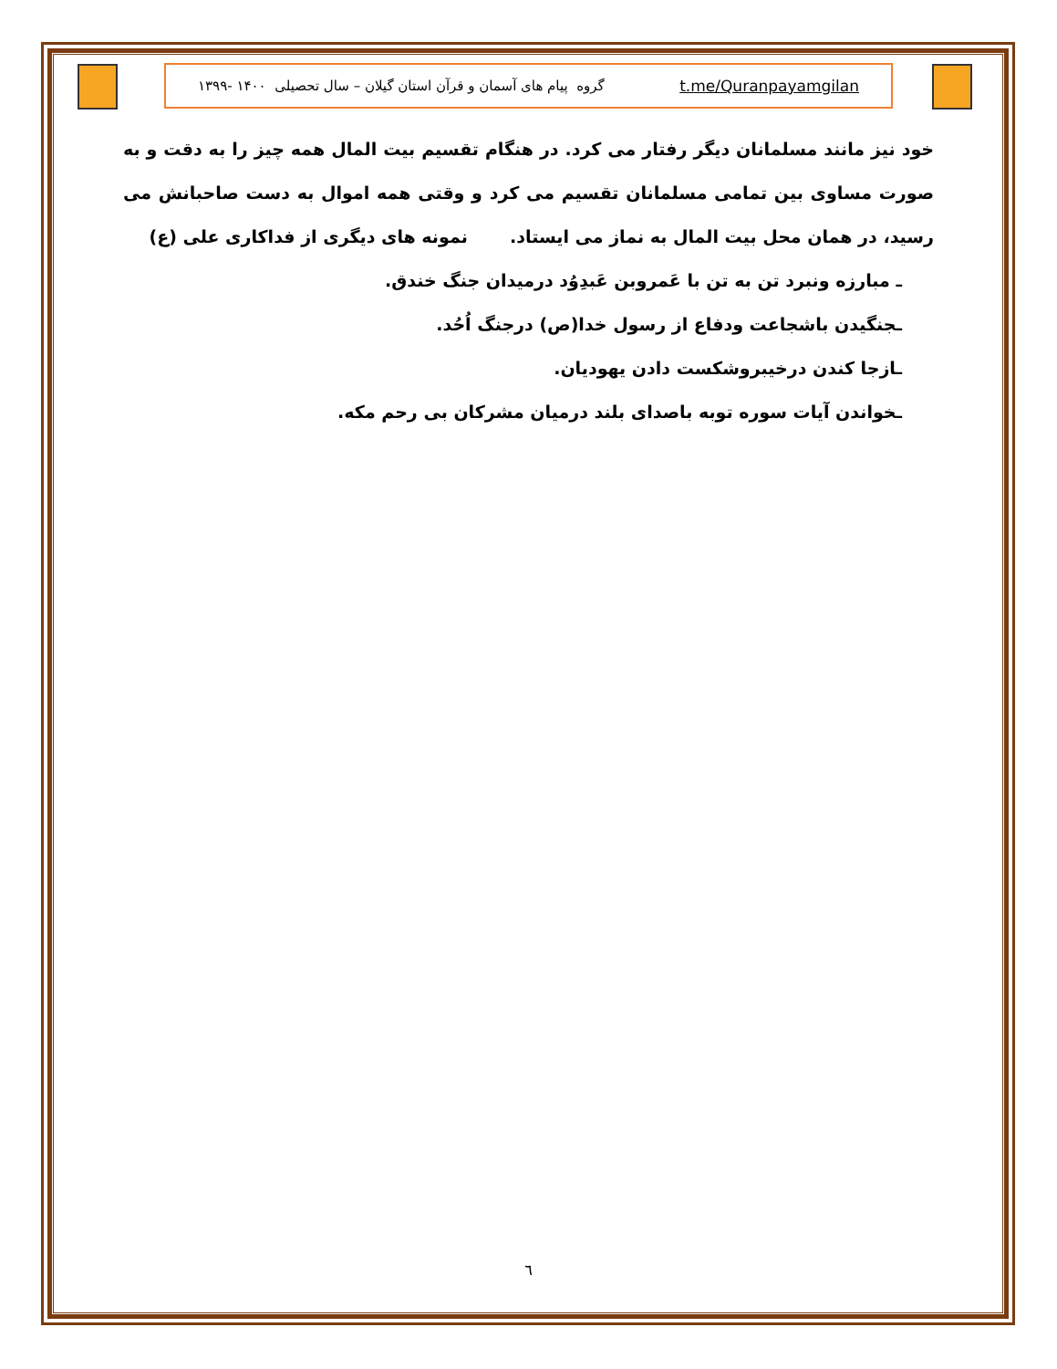t.me/Quranpayamgilan گروه پیام های آسمان و قرآن استان گیلان – سال تحصیلی ۱۴۰۰ -۱۳۹۹
خود نیز مانند مسلمانان دیگر رفتار می کرد. در هنگام تقسیم بیت المال همه چیز را به دقت و به صورت مساوی بین تمامی مسلمانان تقسیم می کرد و وقتی همه اموال به دست صاحبانش می رسید، در همان محل بیت المال به نماز می ایستاد. نمونه های دیگری از فداکاری علی (ع)
ـ مبارزه ونبرد تن به تن با عَمروبن عَبدِوُد درمیدان جنگ خندق.
ـجنگیدن باشجاعت ودفاع از رسول خدا(ص) درجنگ اُحُد.
ـازجا کندن درخیبروشکست دادن یهودیان.
ـخواندن آیات سوره توبه باصدای بلند درمیان مشرکان بی رحم مکه.
٦